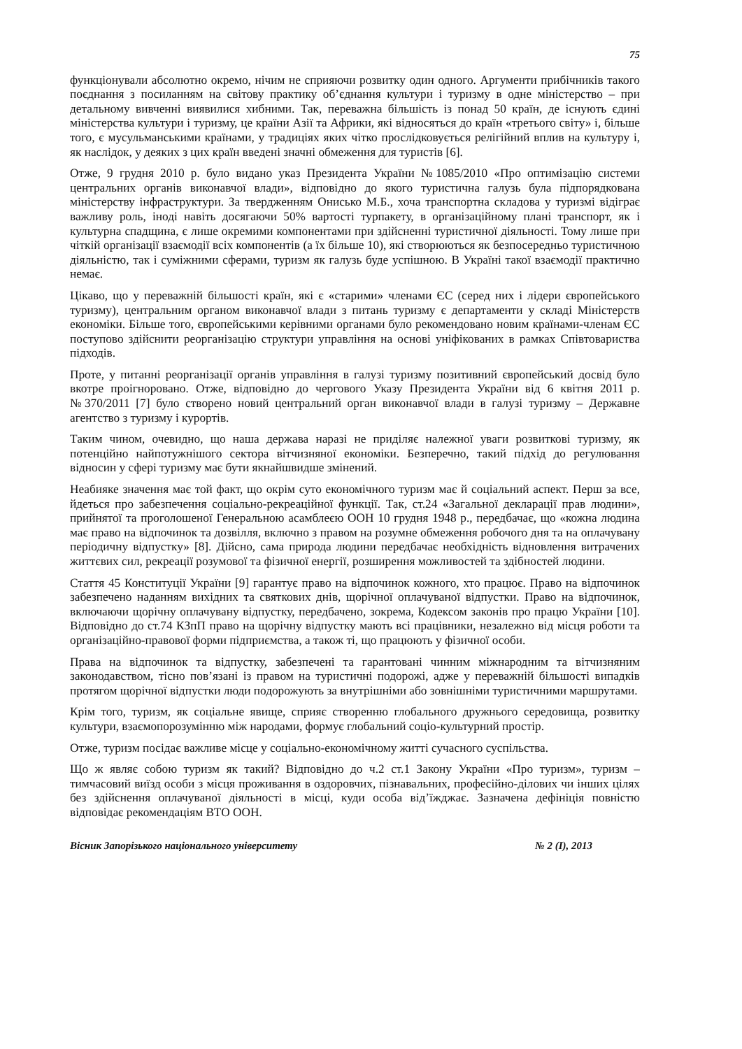75
функціонували абсолютно окремо, нічим не сприяючи розвитку один одного. Аргументи прибічників такого поєднання з посиланням на світову практику об’єднання культури і туризму в одне міністерство – при детальному вивченні виявилися хибними. Так, переважна більшість із понад 50 країн, де існують єдині міністерства культури і туризму, це країни Азії та Африки, які відносяться до країн «третього світу» і, більше того, є мусульманськими країнами, у традиціях яких чітко прослідковується релігійний вплив на культуру і, як наслідок, у деяких з цих країн введені значні обмеження для туристів [6].
Отже, 9 грудня 2010 р. було видано указ Президента України №1085/2010 «Про оптимізацію системи центральних органів виконавчої влади», відповідно до якого туристична галузь була підпорядкована міністерству інфраструктури. За твердженням Онисько М.Б., хоча транспортна складова у туризмі відіграє важливу роль, іноді навіть досягаючи 50% вартості турпакету, в організаційному плані транспорт, як і культурна спадщина, є лише окремими компонентами при здійсненні туристичної діяльності. Тому лише при чіткій організації взаємодії всіх компонентів (а їх більше 10), які створюються як безпосередньо туристичною діяльністю, так і суміжними сферами, туризм як галузь буде успішною. В Україні такої взаємодії практично немає.
Цікаво, що у переважній більшості країн, які є «старими» членами ЄС (серед них і лідери європейського туризму), центральним органом виконавчої влади з питань туризму є департаменти у складі Міністерств економіки. Більше того, європейськими керівними органами було рекомендовано новим країнами-членам ЄС поступово здійснити реорганізацію структури управління на основі уніфікованих в рамках Співтовариства підходів.
Проте, у питанні реорганізації органів управління в галузі туризму позитивний європейський досвід було вкотре проігноровано. Отже, відповідно до чергового Указу Президента України від 6 квітня 2011 р. №370/2011 [7] було створено новий центральний орган виконавчої влади в галузі туризму – Державне агентство з туризму і курортів.
Таким чином, очевидно, що наша держава наразі не приділяє належної уваги розвиткові туризму, як потенційно найпотужнішого сектора вітчизняної економіки. Безперечно, такий підхід до регулювання відносин у сфері туризму має бути якнайшвидше змінений.
Неабияке значення має той факт, що окрім суто економічного туризм має й соціальний аспект. Перш за все, йдеться про забезпечення соціально-рекреаційної функції. Так, ст.24 «Загальної декларації прав людини», прийнятої та проголошеної Генеральною асамблеєю ООН 10 грудня 1948 р., передбачає, що «кожна людина має право на відпочинок та дозвілля, включно з правом на розумне обмеження робочого дня та на оплачувану періодичну відпустку» [8]. Дійсно, сама природа людини передбачає необхідність відновлення витрачених життєвих сил, рекреації розумової та фізичної енергії, розширення можливостей та здібностей людини.
Стаття 45 Конституції України [9] гарантує право на відпочинок кожного, хто працює. Право на відпочинок забезпечено наданням вихідних та святкових днів, щорічної оплачуваної відпустки. Право на відпочинок, включаючи щорічну оплачувану відпустку, передбачено, зокрема, Кодексом законів про працю України [10]. Відповідно до ст.74 КЗпП право на щорічну відпустку мають всі працівники, незалежно від місця роботи та організаційно-правової форми підприємства, а також ті, що працюють у фізичної особи.
Права на відпочинок та відпустку, забезпечені та гарантовані чинним міжнародним та вітчизняним законодавством, тісно пов’язані із правом на туристичні подорожі, адже у переважній більшості випадків протягом щорічної відпустки люди подорожують за внутрішніми або зовнішніми туристичними маршрутами.
Крім того, туризм, як соціальне явище, сприяє створенню глобального дружнього середовища, розвитку культури, взаємопорозумінню між народами, формує глобальний соціо-культурний простір.
Отже, туризм посідає важливе місце у соціально-економічному житті сучасного суспільства.
Що ж являє собою туризм як такий? Відповідно до ч.2 ст.1 Закону України «Про туризм», туризм – тимчасовий виїзд особи з місця проживання в оздоровчих, пізнавальних, професійно-ділових чи інших цілях без здійснення оплачуваної діяльності в місці, куди особа від’їжджає. Зазначена дефініція повністю відповідає рекомендаціям ВТО ООН.
Вісник Запорізького національного університету № 2 (І), 2013